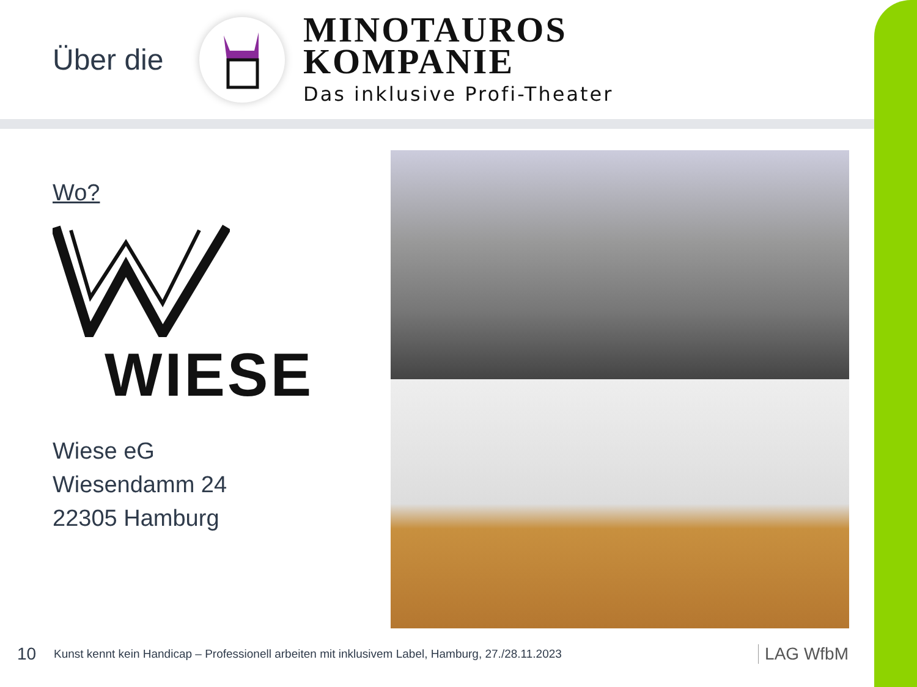Über die
MINOTAUROS
KOMPANIE
Das inklusive Profi-Theater
Wo?
WIESE
Wiese eG
Wiesendamm 24
22305 Hamburg
10 Kunst kennt kein Handicap – Professionell arbeiten mit inklusivem Label, Hamburg, 27./28.11.2023 LAG WfbM